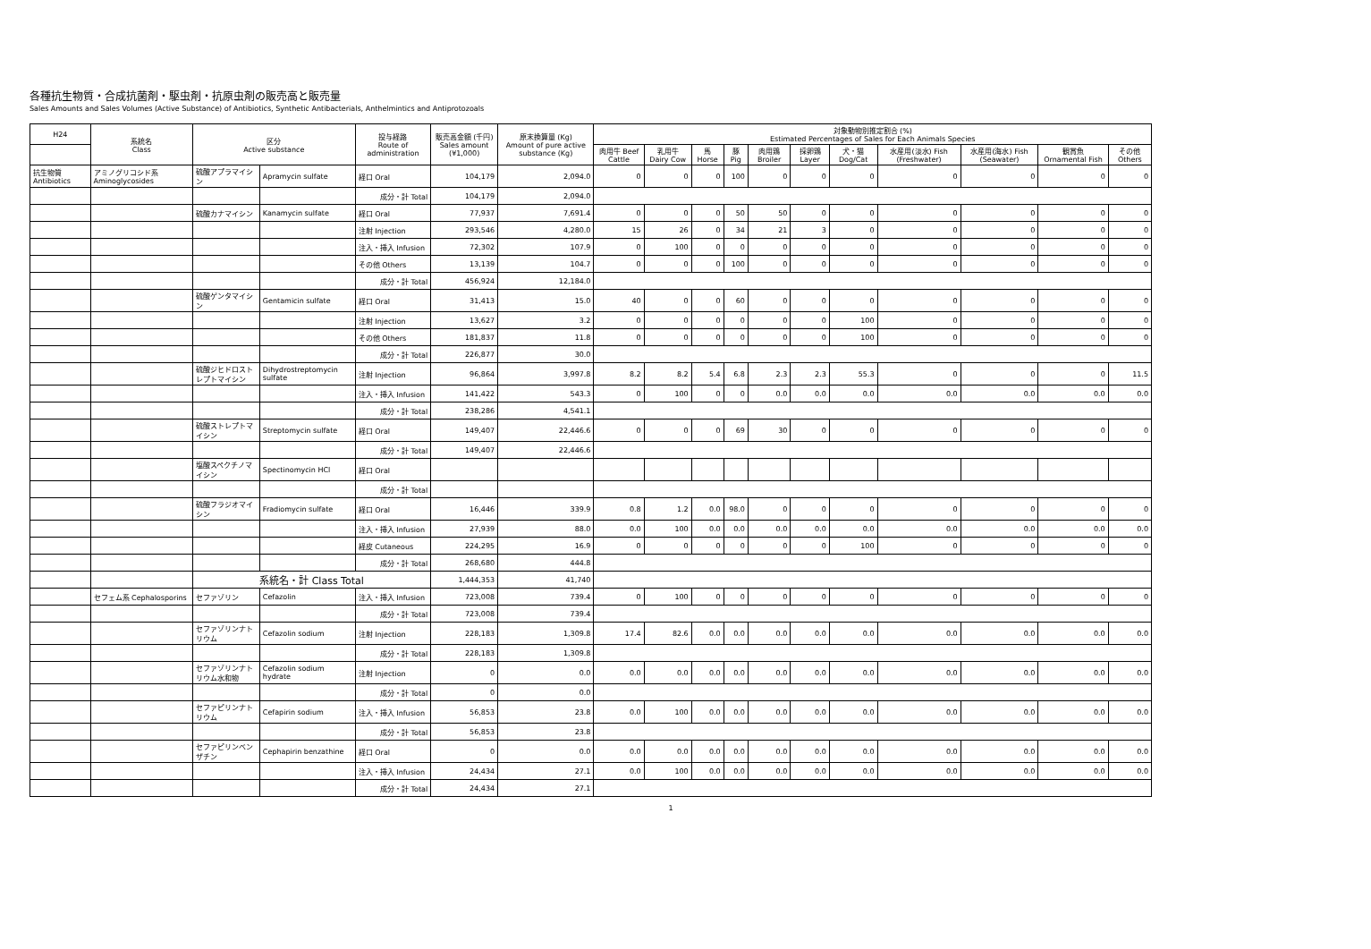各種抗生物質・合成抗菌剤・駆虫剤・抗原虫剤の販売高と販売量
Sales Amounts and Sales Volumes (Active Substance) of Antibiotics, Synthetic Antibacterials, Anthelmintics and Antiprotozoals
| H24 | 系統名 Class | 区分 Active substance | | 投与経路 Route of administration | 販売高金額 (千円) Sales amount (¥1,000) | 原末換算量 (Kg) Amount of pure active substance (Kg) | 対象動物別推定割合 (%) Estimated Percentages of Sales for Each Animals Species | | | | | | | | | | |
| --- | --- | --- | --- | --- | --- | --- | --- | --- | --- | --- | --- | --- | --- | --- | --- | --- | --- |
| | | | | | | | 肉用牛 Beef Cattle | 乳用牛 Dairy Cow | 馬 Horse | 豚 Pig | 肉用鶏 Broiler | 採卵鶏 Layer | 犬・猫 Dog/Cat | 水産用(淡水) Fish (Freshwater) | 水産用(海水) Fish (Seawater) | 観賞魚 Ornamental Fish | その他 Others |
| 抗生物質 Antibiotics | アミノグリコシド系 Aminoglycosides | 硫酸アプラマイシン | Apramycin sulfate | 経口 Oral | 104,179 | 2,094.0 | 0 | 0 | 0 | 100 | 0 | 0 | 0 | 0 | 0 | 0 | 0 |
| | | | | 成分・計 Total | 104,179 | 2,094.0 | | | | | | | | | | | |
| | | 硫酸カナマイシン | Kanamycin sulfate | 経口 Oral | 77,937 | 7,691.4 | 0 | 0 | 0 | 50 | 50 | 0 | 0 | 0 | 0 | 0 | 0 |
| | | | | 注射 Injection | 293,546 | 4,280.0 | 15 | 26 | 0 | 34 | 21 | 3 | 0 | 0 | 0 | 0 | 0 |
| | | | | 注入・挿入 Infusion | 72,302 | 107.9 | 0 | 100 | 0 | 0 | 0 | 0 | 0 | 0 | 0 | 0 | 0 |
| | | | | その他 Others | 13,139 | 104.7 | 0 | 0 | 0 | 100 | 0 | 0 | 0 | 0 | 0 | 0 | 0 |
| | | | | 成分・計 Total | 456,924 | 12,184.0 | | | | | | | | | | | |
| | | 硫酸ゲンタマイシン | Gentamicin sulfate | 経口 Oral | 31,413 | 15.0 | 40 | 0 | 0 | 60 | 0 | 0 | 0 | 0 | 0 | 0 | 0 |
| | | | | 注射 Injection | 13,627 | 3.2 | 0 | 0 | 0 | 0 | 0 | 0 | 100 | 0 | 0 | 0 | 0 |
| | | | | その他 Others | 181,837 | 11.8 | 0 | 0 | 0 | 0 | 0 | 0 | 100 | 0 | 0 | 0 | 0 |
| | | | | 成分・計 Total | 226,877 | 30.0 | | | | | | | | | | | |
| | | 硫酸ジヒドロストレプトマイシン | Dihydrostreptomycin sulfate | 注射 Injection | 96,864 | 3,997.8 | 8.2 | 8.2 | 5.4 | 6.8 | 2.3 | 2.3 | 55.3 | 0 | 0 | 0 | 11.5 |
| | | | | 注入・挿入 Infusion | 141,422 | 543.3 | 0 | 100 | 0 | 0 | 0.0 | 0.0 | 0.0 | 0.0 | 0.0 | 0.0 | 0.0 |
| | | | | 成分・計 Total | 238,286 | 4,541.1 | | | | | | | | | | | |
| | | 硫酸ストレプトマイシン | Streptomycin sulfate | 経口 Oral | 149,407 | 22,446.6 | 0 | 0 | 0 | 69 | 30 | 0 | 0 | 0 | 0 | 0 | 0 |
| | | | | 成分・計 Total | 149,407 | 22,446.6 | | | | | | | | | | | |
| | | 塩酸スペクチノマイシン | Spectinomycin HCl | 経口 Oral | | | | | | | | | | | | | |
| | | | | 成分・計 Total | | | | | | | | | | | | | |
| | | 硫酸フラジオマイシン | Fradiomycin sulfate | 経口 Oral | 16,446 | 339.9 | 0.8 | 1.2 | 0.0 | 98.0 | 0 | 0 | 0 | 0 | 0 | 0 | 0 |
| | | | | 注入・挿入 Infusion | 27,939 | 88.0 | 0.0 | 100 | 0.0 | 0.0 | 0.0 | 0.0 | 0.0 | 0.0 | 0.0 | 0.0 | 0.0 |
| | | | | 経皮 Cutaneous | 224,295 | 16.9 | 0 | 0 | 0 | 0 | 0 | 0 | 100 | 0 | 0 | 0 | 0 |
| | | | | 成分・計 Total | 268,680 | 444.8 | | | | | | | | | | | |
| | | 系統名・計 Class Total | | | 1,444,353 | 41,740 | | | | | | | | | | | |
| | セフェム系 Cephalosporins | セファゾリン | Cefazolin | 注入・挿入 Infusion | 723,008 | 739.4 | 0 | 100 | 0 | 0 | 0 | 0 | 0 | 0 | 0 | 0 | 0 |
| | | | | 成分・計 Total | 723,008 | 739.4 | | | | | | | | | | | |
| | | セファゾリンナトリウム | Cefazolin sodium | 注射 Injection | 228,183 | 1,309.8 | 17.4 | 82.6 | 0.0 | 0.0 | 0.0 | 0.0 | 0.0 | 0.0 | 0.0 | 0.0 | 0.0 |
| | | | | 成分・計 Total | 228,183 | 1,309.8 | | | | | | | | | | | |
| | | セファゾリンナトリウム水和物 | Cefazolin sodium hydrate | 注射 Injection | 0 | 0.0 | 0.0 | 0.0 | 0.0 | 0.0 | 0.0 | 0.0 | 0.0 | 0.0 | 0.0 | 0.0 | 0.0 |
| | | | | 成分・計 Total | 0 | 0.0 | | | | | | | | | | | |
| | | セファピリンナトリウム | Cefapirin sodium | 注入・挿入 Infusion | 56,853 | 23.8 | 0.0 | 100 | 0.0 | 0.0 | 0.0 | 0.0 | 0.0 | 0.0 | 0.0 | 0.0 | 0.0 |
| | | | | 成分・計 Total | 56,853 | 23.8 | | | | | | | | | | | |
| | | セファピリンベンザチン | Cephapirin benzathine | 経口 Oral | 0 | 0.0 | 0.0 | 0.0 | 0.0 | 0.0 | 0.0 | 0.0 | 0.0 | 0.0 | 0.0 | 0.0 | 0.0 |
| | | | | 注入・挿入 Infusion | 24,434 | 27.1 | 0.0 | 100 | 0.0 | 0.0 | 0.0 | 0.0 | 0.0 | 0.0 | 0.0 | 0.0 | 0.0 |
| | | | | 成分・計 Total | 24,434 | 27.1 | | | | | | | | | | | |
1